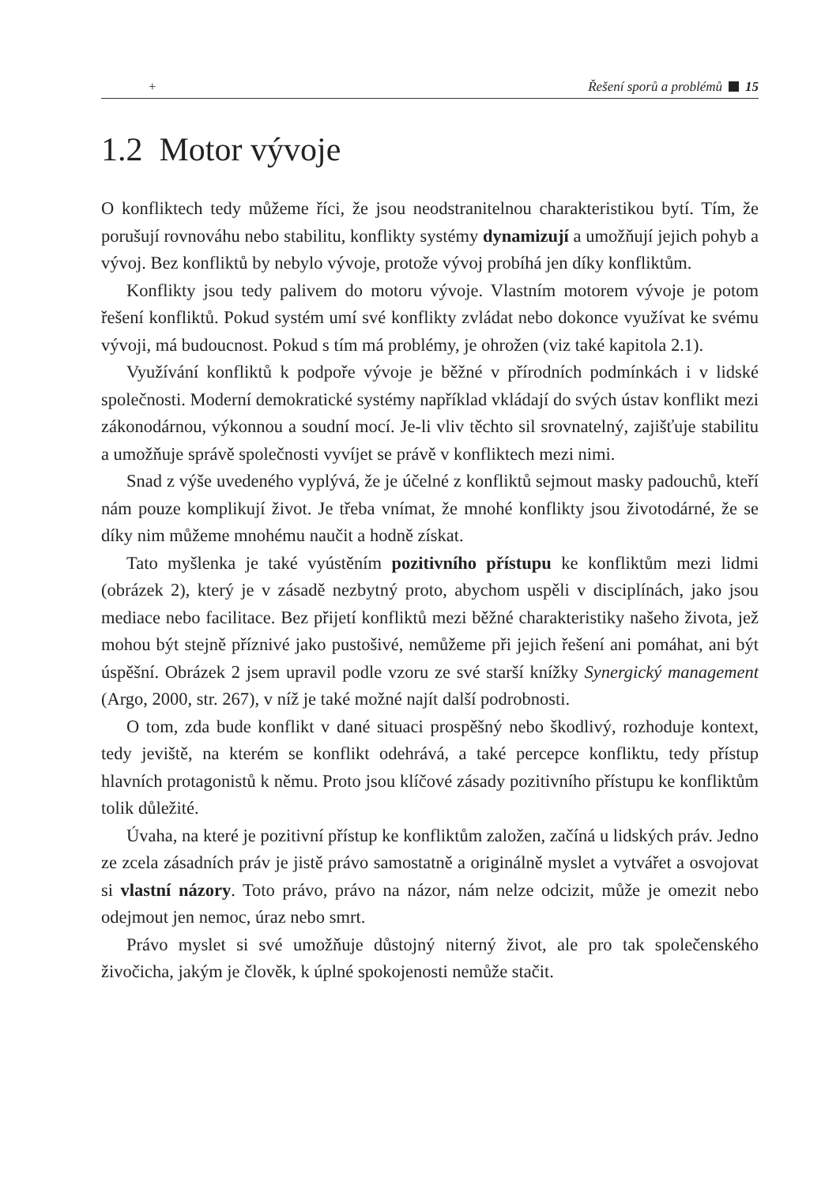+ Řešení sporů a problémů 15
1.2 Motor vývoje
O konfliktech tedy můžeme říci, že jsou neodstranitelnou charakteristikou bytí. Tím, že porušují rovnováhu nebo stabilitu, konflikty systémy dynamizují a umožňují jejich pohyb a vývoj. Bez konfliktů by nebylo vývoje, protože vývoj probíhá jen díky konfliktům.
Konflikty jsou tedy palivem do motoru vývoje. Vlastním motorem vývoje je potom řešení konfliktů. Pokud systém umí své konflikty zvládat nebo dokonce využívat ke svému vývoji, má budoucnost. Pokud s tím má problémy, je ohrožen (viz také kapitola 2.1).
Využívání konfliktů k podpoře vývoje je běžné v přírodních podmínkách i v lidské společnosti. Moderní demokratické systémy například vkládají do svých ústav konflikt mezi zákonodárnou, výkonnou a soudní mocí. Je-li vliv těchto sil srovnatelný, zajišťuje stabilitu a umožňuje správě společnosti vyvíjet se právě v konfliktech mezi nimi.
Snad z výše uvedeného vyplývá, že je účelné z konfliktů sejmout masky padouchů, kteří nám pouze komplikují život. Je třeba vnímat, že mnohé konflikty jsou životodárné, že se díky nim můžeme mnohému naučit a hodně získat.
Tato myšlenka je také vyústěním pozitivního přístupu ke konfliktům mezi lidmi (obrázek 2), který je v zásadě nezbytný proto, abychom uspěli v disciplínách, jako jsou mediace nebo facilitace. Bez přijetí konfliktů mezi běžné charakteristiky našeho života, jež mohou být stejně příznivé jako pustošivé, nemůžeme při jejich řešení ani pomáhat, ani být úspěšní. Obrázek 2 jsem upravil podle vzoru ze své starší knížky Synergický management (Argo, 2000, str. 267), v níž je také možné najít další podrobnosti.
O tom, zda bude konflikt v dané situaci prospěšný nebo škodlivý, rozhoduje kontext, tedy jeviště, na kterém se konflikt odehrává, a také percepce konfliktu, tedy přístup hlavních protagonistů k němu. Proto jsou klíčové zásady pozitivního přístupu ke konfliktům tolik důležité.
Úvaha, na které je pozitivní přístup ke konfliktům založen, začíná u lidských práv. Jedno ze zcela zásadních práv je jistě právo samostatně a originálně myslet a vytvářet a osvojovat si vlastní názory. Toto právo, právo na názor, nám nelze odcizit, může je omezit nebo odejmout jen nemoc, úraz nebo smrt.
Právo myslet si své umožňuje důstojný niterný život, ale pro tak společenského živočicha, jakým je člověk, k úplné spokojenosti nemůže stačit.